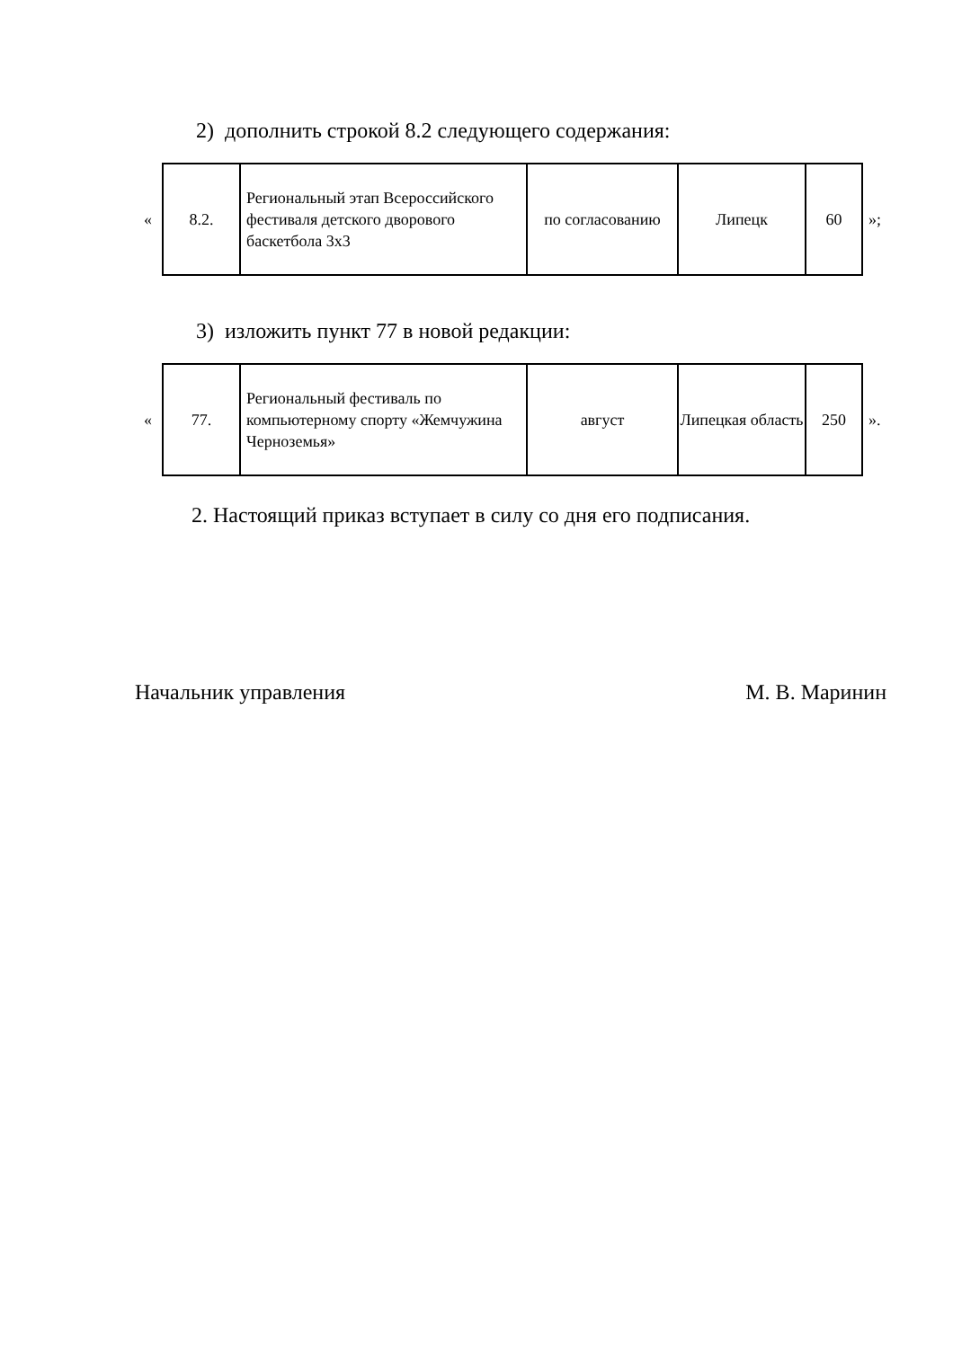2) дополнить строкой 8.2 следующего содержания:
«
| 8.2. | Региональный этап Всероссийского фестиваля детского дворового баскетбола 3х3 | по согласованию | Липецк | 60 |
»;
3) изложить пункт 77 в новой редакции:
«
| 77. | Региональный фестиваль по компьютерному спорту «Жемчужина Черноземья» | август | Липецкая область | 250 |
».
2. Настоящий приказ вступает в силу со дня его подписания.
Начальник управления М. В. Маринин